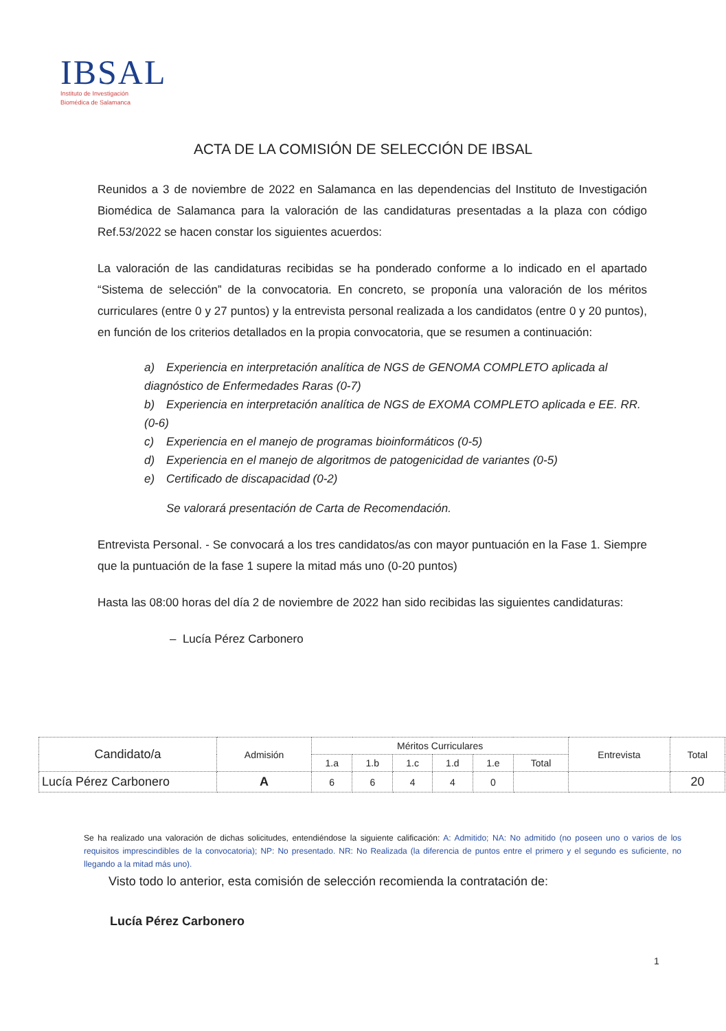IBSAL
Instituto de Investigación
Biomédica de Salamanca
ACTA DE LA COMISIÓN DE SELECCIÓN DE IBSAL
Reunidos a 3 de noviembre de 2022 en Salamanca en las dependencias del Instituto de Investigación Biomédica de Salamanca para la valoración de las candidaturas presentadas a la plaza con código Ref.53/2022 se hacen constar los siguientes acuerdos:
La valoración de las candidaturas recibidas se ha ponderado conforme a lo indicado en el apartado “Sistema de selección” de la convocatoria. En concreto, se proponía una valoración de los méritos curriculares (entre 0 y 27 puntos) y la entrevista personal realizada a los candidatos (entre 0 y 20 puntos), en función de los criterios detallados en la propia convocatoria, que se resumen a continuación:
a) Experiencia en interpretación analítica de NGS de GENOMA COMPLETO aplicada al diagnóstico de Enfermedades Raras (0-7)
b) Experiencia en interpretación analítica de NGS de EXOMA COMPLETO aplicada e EE. RR. (0-6)
c) Experiencia en el manejo de programas bioinformáticos (0-5)
d) Experiencia en el manejo de algoritmos de patogenicidad de variantes (0-5)
e) Certificado de discapacidad (0-2)
Se valorará presentación de Carta de Recomendación.
Entrevista Personal. - Se convocará a los tres candidatos/as con mayor puntuación en la Fase 1. Siempre que la puntuación de la fase 1 supere la mitad más uno (0-20 puntos)
Hasta las 08:00 horas del día 2 de noviembre de 2022 han sido recibidas las siguientes candidaturas:
– Lucía Pérez Carbonero
| Candidato/a | Admisión | Méritos Curriculares | | | | | | Entrevista | Total |
| --- | --- | --- | --- | --- | --- | --- | --- | --- | --- |
| | | 1.a | 1.b | 1.c | 1.d | 1.e | Total | | |
| Lucía Pérez Carbonero | A | 6 | 6 | 4 | 4 | 0 | | | 20 |
Se ha realizado una valoración de dichas solicitudes, entendiéndose la siguiente calificación: A: Admitido; NA: No admitido (no poseen uno o varios de los requisitos imprescindibles de la convocatoria); NP: No presentado. NR: No Realizada (la diferencia de puntos entre el primero y el segundo es suficiente, no llegando a la mitad más uno).
Visto todo lo anterior, esta comisión de selección recomienda la contratación de:
Lucía Pérez Carbonero
1